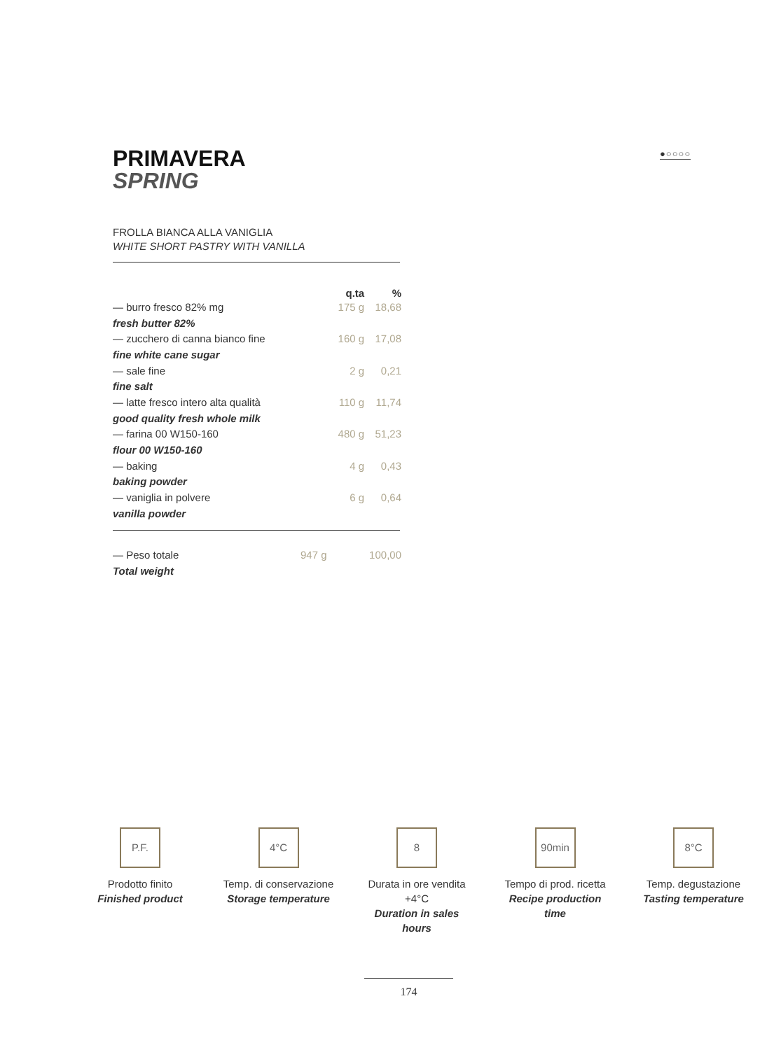●○○○○
PRIMAVERA
SPRING
FROLLA BIANCA ALLA VANIGLIA
WHITE SHORT PASTRY WITH VANILLA
| | q.ta | % |
| --- | --- | --- |
| — burro fresco 82% mg | 175 g | 18,68 |
| fresh butter 82% | | |
| — zucchero di canna bianco fine | 160 g | 17,08 |
| fine white cane sugar | | |
| — sale fine | 2 g | 0,21 |
| fine salt | | |
| — latte fresco intero alta qualità | 110 g | 11,74 |
| good quality fresh whole milk | | |
| — farina 00 W150-160 | 480 g | 51,23 |
| flour 00 W150-160 | | |
| — baking | 4 g | 0,43 |
| baking powder | | |
| — vaniglia in polvere | 6 g | 0,64 |
| vanilla powder | | |
| — Peso totale | 947 g | 100,00 |
| Total weight | | |
P.F.
Prodotto finito
Finished product
4°C
Temp. di conservazione
Storage temperature
8
Durata in ore vendita +4°C
Duration in sales hours
90min
Tempo di prod. ricetta
Recipe production time
8°C
Temp. degustazione
Tasting temperature
174